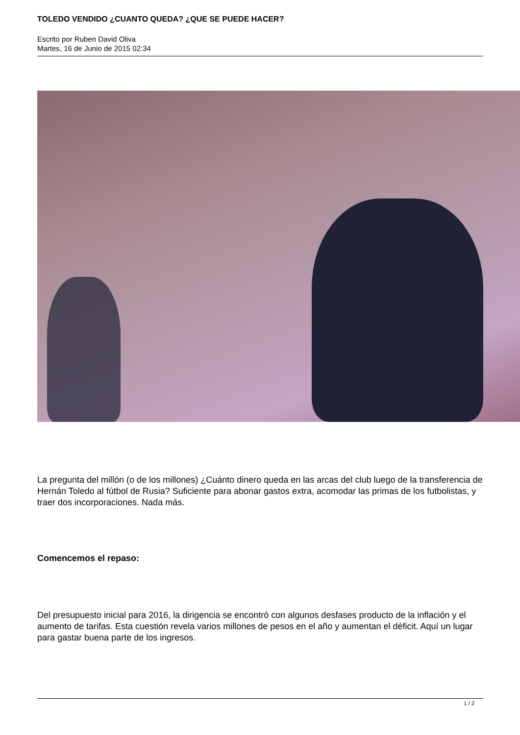TOLEDO VENDIDO ¿CUANTO QUEDA? ¿QUE SE PUEDE HACER?
Escrito por Ruben David Oliva
Martes, 16 de Junio de 2015 02:34
La pregunta del millón (o de los millones) ¿Cuánto dinero queda en las arcas del club luego de la transferencia de Hernán Toledo al fútbol de Rusia? Suficiente para abonar gastos extra, acomodar las primas de los futbolistas, y traer dos incorporaciones. Nada más.
Comencemos el repaso:
Del presupuesto inicial para 2016, la dirigencia se encontró con algunos desfases producto de la inflación y el aumento de tarifas. Esta cuestión revela varios millones de pesos en el año y aumentan el déficit. Aquí un lugar para gastar buena parte de los ingresos.
1 / 2